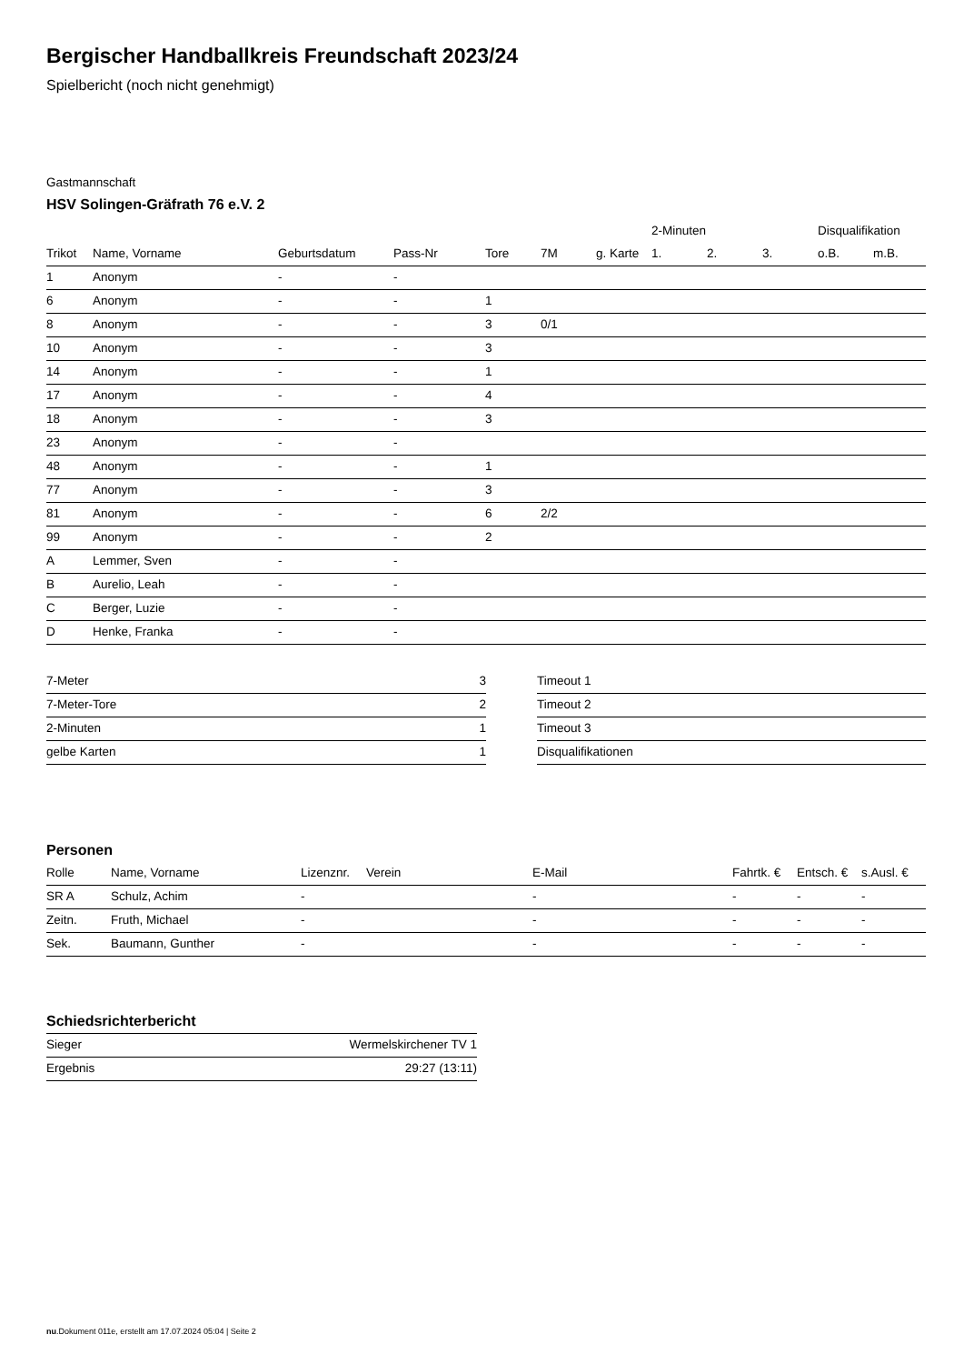Bergischer Handballkreis Freundschaft 2023/24
Spielbericht (noch nicht genehmigt)
Gastmannschaft
HSV Solingen-Gräfrath 76 e.V. 2
| | | | | | | | 2-Minuten | | | Disqualifikation | |
| --- | --- | --- | --- | --- | --- | --- | --- | --- | --- | --- | --- |
| Trikot | Name, Vorname | Geburtsdatum | Pass-Nr | Tore | 7M | g. Karte | 1. | 2. | 3. | o.B. | m.B. |
| 1 | Anonym | - | - | | | | | | | | |
| 6 | Anonym | - | - | 1 | | | | | | | |
| 8 | Anonym | - | - | 3 | 0/1 | | | | | | |
| 10 | Anonym | - | - | 3 | | | | | | | |
| 14 | Anonym | - | - | 1 | | | | | | | |
| 17 | Anonym | - | - | 4 | | | | | | | |
| 18 | Anonym | - | - | 3 | | | | | | | |
| 23 | Anonym | - | - | | | | | | | | |
| 48 | Anonym | - | - | 1 | | | | | | | |
| 77 | Anonym | - | - | 3 | | | | | | | |
| 81 | Anonym | - | - | 6 | 2/2 | | | | | | |
| 99 | Anonym | - | - | 2 | | | | | | | |
| A | Lemmer, Sven | - | - | | | | | | | | |
| B | Aurelio, Leah | - | - | | | | | | | | |
| C | Berger, Luzie | - | - | | | | | | | | |
| D | Henke, Franka | - | - | | | | | | | | |
| 7-Meter | 3 |
| 7-Meter-Tore | 2 |
| 2-Minuten | 1 |
| gelbe Karten | 1 |
| Timeout 1 |
| Timeout 2 |
| Timeout 3 |
| Disqualifikationen |
Personen
| Rolle | Name, Vorname | Lizenznr. | Verein | E-Mail | Fahrtk. € | Entsch. € | s.Ausl. € |
| --- | --- | --- | --- | --- | --- | --- | --- |
| SR A | Schulz, Achim | - | | - | - | - | - |
| Zeitn. | Fruth, Michael | - | | - | - | - | - |
| Sek. | Baumann, Gunther | - | | - | - | - | - |
Schiedsrichterbericht
| Sieger | Wermelskirchener TV 1 |
| Ergebnis | 29:27 (13:11) |
nu.Dokument 011e, erstellt am 17.07.2024 05:04 | Seite 2